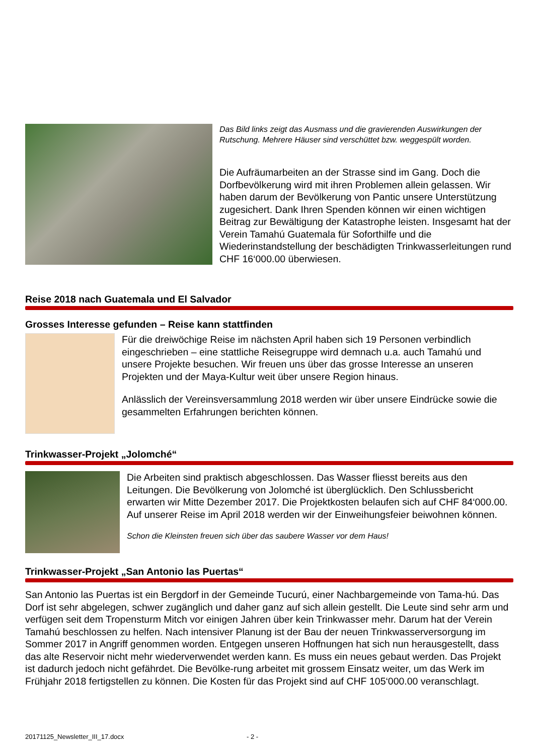Das Bild links zeigt das Ausmass und die gravierenden Auswirkungen der Rutschung. Mehrere Häuser sind verschüttet bzw. weggespült worden.
Die Aufräumarbeiten an der Strasse sind im Gang. Doch die Dorfbevölkerung wird mit ihren Problemen allein gelassen. Wir haben darum der Bevölkerung von Pantic unsere Unterstützung zugesichert. Dank Ihren Spenden können wir einen wichtigen Beitrag zur Bewältigung der Katastrophe leisten. Insgesamt hat der Verein Tamahú Guatemala für Soforthilfe und die Wiederinstandstellung der beschädigten Trinkwasserleitungen rund CHF 16‘000.00 überwiesen.
Reise 2018 nach Guatemala und El Salvador
Grosses Interesse gefunden – Reise kann stattfinden
Für die dreiwöchige Reise im nächsten April haben sich 19 Personen verbindlich eingeschrieben – eine stattliche Reisegruppe wird demnach u.a. auch Tamahú und unsere Projekte besuchen. Wir freuen uns über das grosse Interesse an unseren Projekten und der Maya-Kultur weit über unsere Region hinaus.
Anlässlich der Vereinsversammlung 2018 werden wir über unsere Eindrücke sowie die gesammelten Erfahrungen berichten können.
Trinkwasser-Projekt „Jolomché“
Die Arbeiten sind praktisch abgeschlossen. Das Wasser fliesst bereits aus den Leitungen. Die Bevölkerung von Jolomché ist überglücklich. Den Schlussbericht erwarten wir Mitte Dezember 2017. Die Projektkosten belaufen sich auf CHF 84‘000.00. Auf unserer Reise im April 2018 werden wir der Einweihungsfeier beiwohnen können.
Schon die Kleinsten freuen sich über das saubere Wasser vor dem Haus!
Trinkwasser-Projekt „San Antonio las Puertas“
San Antonio las Puertas ist ein Bergdorf in der Gemeinde Tucurú, einer Nachbargemeinde von Tama-hú. Das Dorf ist sehr abgelegen, schwer zugänglich und daher ganz auf sich allein gestellt. Die Leute sind sehr arm und verfügen seit dem Tropensturm Mitch vor einigen Jahren über kein Trinkwasser mehr. Darum hat der Verein Tamahú beschlossen zu helfen. Nach intensiver Planung ist der Bau der neuen Trinkwasserversorgung im Sommer 2017 in Angriff genommen worden. Entgegen unseren Hoffnungen hat sich nun herausgestellt, dass das alte Reservoir nicht mehr wiederverwendet werden kann. Es muss ein neues gebaut werden. Das Projekt ist dadurch jedoch nicht gefährdet. Die Bevölke-rung arbeitet mit grossem Einsatz weiter, um das Werk im Frühjahr 2018 fertigstellen zu können. Die Kosten für das Projekt sind auf CHF 105‘000.00 veranschlagt.
20171125_Newsletter_III_17.docx - 2 -